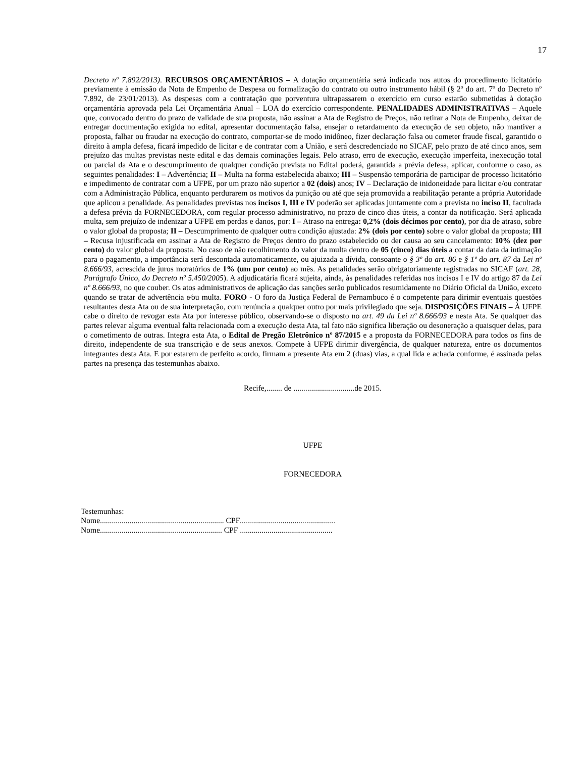17
Decreto nº 7.892/2013). RECURSOS ORÇAMENTÁRIOS – A dotação orçamentária será indicada nos autos do procedimento licitatório previamente à emissão da Nota de Empenho de Despesa ou formalização do contrato ou outro instrumento hábil (§ 2º do art. 7º do Decreto nº 7.892, de 23/01/2013). As despesas com a contratação que porventura ultrapassarem o exercício em curso estarão submetidas à dotação orçamentária aprovada pela Lei Orçamentária Anual – LOA do exercício correspondente. PENALIDADES ADMINISTRATIVAS – Aquele que, convocado dentro do prazo de validade de sua proposta, não assinar a Ata de Registro de Preços, não retirar a Nota de Empenho, deixar de entregar documentação exigida no edital, apresentar documentação falsa, ensejar o retardamento da execução de seu objeto, não mantiver a proposta, falhar ou fraudar na execução do contrato, comportar-se de modo inidôneo, fizer declaração falsa ou cometer fraude fiscal, garantido o direito à ampla defesa, ficará impedido de licitar e de contratar com a União, e será descredenciado no SICAF, pelo prazo de até cinco anos, sem prejuízo das multas previstas neste edital e das demais cominações legais. Pelo atraso, erro de execução, execução imperfeita, inexecução total ou parcial da Ata e o descumprimento de qualquer condição prevista no Edital poderá, garantida a prévia defesa, aplicar, conforme o caso, as seguintes penalidades: I – Advertência; II – Multa na forma estabelecida abaixo; III – Suspensão temporária de participar de processo licitatório e impedimento de contratar com a UFPE, por um prazo não superior a 02 (dois) anos; IV – Declaração de inidoneidade para licitar e/ou contratar com a Administração Pública, enquanto perdurarem os motivos da punição ou até que seja promovida a reabilitação perante a própria Autoridade que aplicou a penalidade. As penalidades previstas nos incisos I, III e IV poderão ser aplicadas juntamente com a prevista no inciso II, facultada a defesa prévia da FORNECEDORA, com regular processo administrativo, no prazo de cinco dias úteis, a contar da notificação. Será aplicada multa, sem prejuízo de indenizar a UFPE em perdas e danos, por: I – Atraso na entrega: 0,2% (dois décimos por cento), por dia de atraso, sobre o valor global da proposta; II – Descumprimento de qualquer outra condição ajustada: 2% (dois por cento) sobre o valor global da proposta; III – Recusa injustificada em assinar a Ata de Registro de Preços dentro do prazo estabelecido ou der causa ao seu cancelamento: 10% (dez por cento) do valor global da proposta. No caso de não recolhimento do valor da multa dentro de 05 (cinco) dias úteis a contar da data da intimação para o pagamento, a importância será descontada automaticamente, ou ajuizada a dívida, consoante o § 3º do art. 86 e § 1º do art. 87 da Lei nº 8.666/93, acrescida de juros moratórios de 1% (um por cento) ao mês. As penalidades serão obrigatoriamente registradas no SICAF (art. 28, Parágrafo Único, do Decreto nº 5.450/2005). A adjudicatária ficará sujeita, ainda, às penalidades referidas nos incisos I e IV do artigo 87 da Lei nº 8.666/93, no que couber. Os atos administrativos de aplicação das sanções serão publicados resumidamente no Diário Oficial da União, exceto quando se tratar de advertência e⁄ou multa. FORO - O foro da Justiça Federal de Pernambuco é o competente para dirimir eventuais questões resultantes desta Ata ou de sua interpretação, com renúncia a qualquer outro por mais privilegiado que seja. DISPOSIÇÕES FINAIS – À UFPE cabe o direito de revogar esta Ata por interesse público, observando-se o disposto no art. 49 da Lei nº 8.666/93 e nesta Ata. Se qualquer das partes relevar alguma eventual falta relacionada com a execução desta Ata, tal fato não significa liberação ou desoneração a quaisquer delas, para o cometimento de outras. Integra esta Ata, o Edital de Pregão Eletrônico nº 87/2015 e a proposta da FORNECEDORA para todos os fins de direito, independente de sua transcrição e de seus anexos. Compete à UFPE dirimir divergência, de qualquer natureza, entre os documentos integrantes desta Ata. E por estarem de perfeito acordo, firmam a presente Ata em 2 (duas) vias, a qual lida e achada conforme, é assinada pelas partes na presença das testemunhas abaixo.
Recife,........ de ...............................de 2015.
UFPE
FORNECEDORA
Testemunhas:
Nome............................................................... CPF.................................................
Nome.............................................................. CPF ...............................................